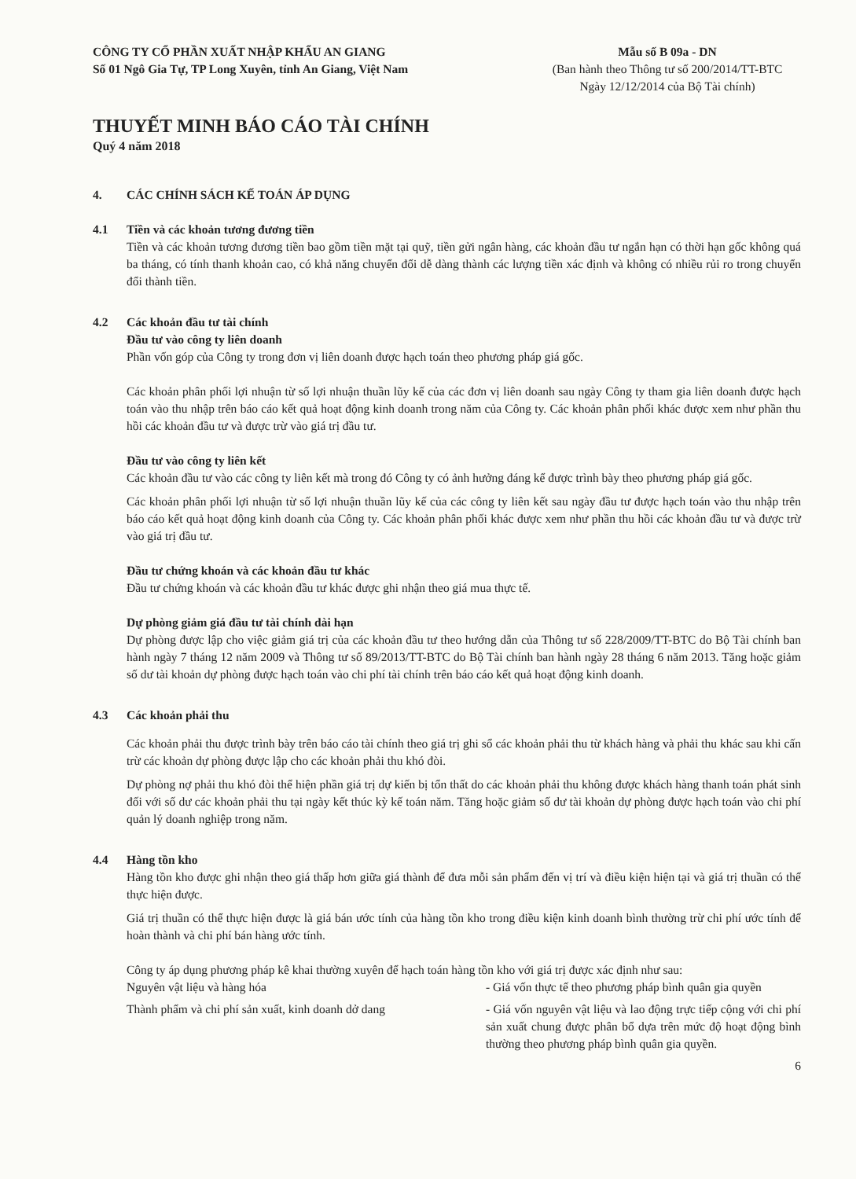CÔNG TY CỔ PHẦN XUẤT NHẬP KHẨU AN GIANG
Số 01 Ngô Gia Tự, TP Long Xuyên, tỉnh An Giang, Việt Nam
Mẫu số B 09a - DN
(Ban hành theo Thông tư số 200/2014/TT-BTC
Ngày 12/12/2014 của Bộ Tài chính)
THUYẾT MINH BÁO CÁO TÀI CHÍNH
Quý 4 năm 2018
4. CÁC CHÍNH SÁCH KẾ TOÁN ÁP DỤNG
4.1 Tiền và các khoản tương đương tiền
Tiền và các khoản tương đương tiền bao gồm tiền mặt tại quỹ, tiền gửi ngân hàng, các khoản đầu tư ngắn hạn có thời hạn gốc không quá ba tháng, có tính thanh khoản cao, có khả năng chuyển đổi dễ dàng thành các lượng tiền xác định và không có nhiều rủi ro trong chuyển đổi thành tiền.
4.2 Các khoản đầu tư tài chính
Đầu tư vào công ty liên doanh
Phần vốn góp của Công ty trong đơn vị liên doanh được hạch toán theo phương pháp giá gốc.
Các khoản phân phối lợi nhuận từ số lợi nhuận thuần lũy kế của các đơn vị liên doanh sau ngày Công ty tham gia liên doanh được hạch toán vào thu nhập trên báo cáo kết quả hoạt động kinh doanh trong năm của Công ty. Các khoản phân phối khác được xem như phần thu hồi các khoản đầu tư và được trừ vào giá trị đầu tư.
Đầu tư vào công ty liên kết
Các khoản đầu tư vào các công ty liên kết mà trong đó Công ty có ảnh hưởng đáng kể được trình bày theo phương pháp giá gốc.
Các khoản phân phối lợi nhuận từ số lợi nhuận thuần lũy kế của các công ty liên kết sau ngày đầu tư được hạch toán vào thu nhập trên báo cáo kết quả hoạt động kinh doanh của Công ty. Các khoản phân phối khác được xem như phần thu hồi các khoản đầu tư và được trừ vào giá trị đầu tư.
Đầu tư chứng khoán và các khoản đầu tư khác
Đầu tư chứng khoán và các khoản đầu tư khác được ghi nhận theo giá mua thực tế.
Dự phòng giảm giá đầu tư tài chính dài hạn
Dự phòng được lập cho việc giảm giá trị của các khoản đầu tư theo hướng dẫn của Thông tư số 228/2009/TT-BTC do Bộ Tài chính ban hành ngày 7 tháng 12 năm 2009 và Thông tư số 89/2013/TT-BTC do Bộ Tài chính ban hành ngày 28 tháng 6 năm 2013. Tăng hoặc giảm số dư tài khoản dự phòng được hạch toán vào chi phí tài chính trên báo cáo kết quả hoạt động kinh doanh.
4.3 Các khoản phải thu
Các khoản phải thu được trình bày trên báo cáo tài chính theo giá trị ghi sổ các khoản phải thu từ khách hàng và phải thu khác sau khi cấn trừ các khoản dự phòng được lập cho các khoản phải thu khó đòi.
Dự phòng nợ phải thu khó đòi thể hiện phần giá trị dự kiến bị tổn thất do các khoản phải thu không được khách hàng thanh toán phát sinh đối với số dư các khoản phải thu tại ngày kết thúc kỳ kế toán năm. Tăng hoặc giảm số dư tài khoản dự phòng được hạch toán vào chi phí quản lý doanh nghiệp trong năm.
4.4 Hàng tồn kho
Hàng tồn kho được ghi nhận theo giá thấp hơn giữa giá thành để đưa mỗi sản phẩm đến vị trí và điều kiện hiện tại và giá trị thuần có thể thực hiện được.
Giá trị thuần có thể thực hiện được là giá bán ước tính của hàng tồn kho trong điều kiện kinh doanh bình thường trừ chi phí ước tính để hoàn thành và chi phí bán hàng ước tính.
Công ty áp dụng phương pháp kê khai thường xuyên để hạch toán hàng tồn kho với giá trị được xác định như sau:
Nguyên vật liệu và hàng hóa - Giá vốn thực tế theo phương pháp bình quân gia quyền
Thành phẩm và chi phí sản xuất, kinh doanh dở dang
- Giá vốn nguyên vật liệu và lao động trực tiếp cộng với chi phí sản xuất chung được phân bổ dựa trên mức độ hoạt động bình thường theo phương pháp bình quân gia quyền.
6